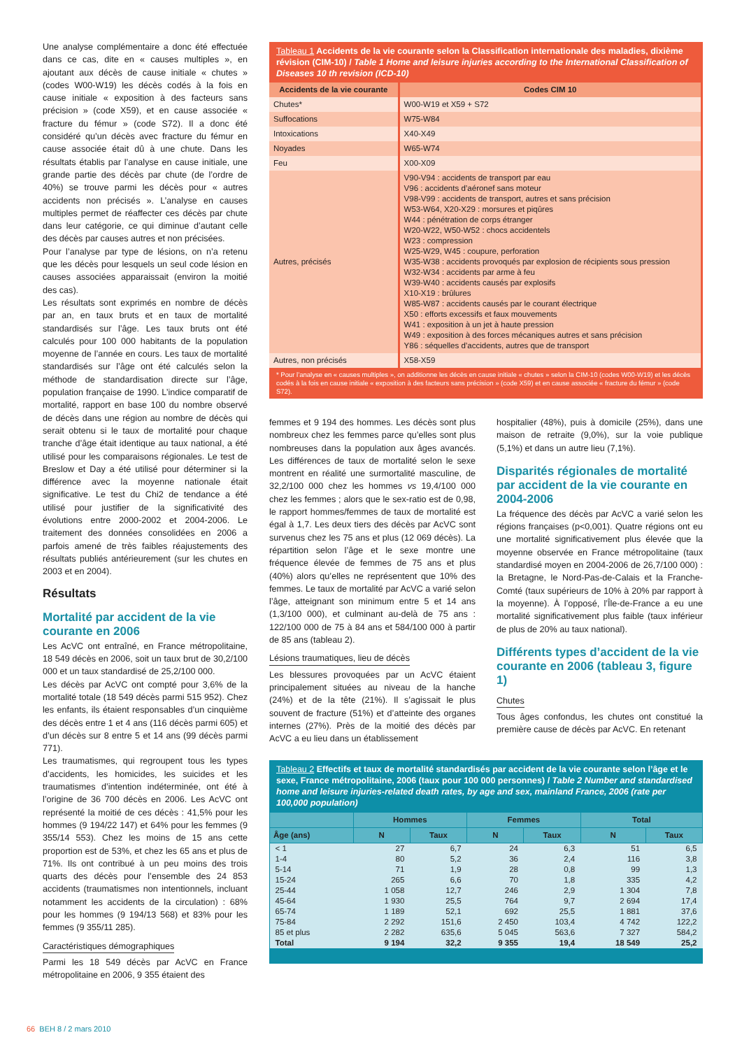Une analyse complémentaire a donc été effectuée dans ce cas, dite en « causes multiples », en ajoutant aux décès de cause initiale « chutes » (codes W00-W19) les décès codés à la fois en cause initiale « exposition à des facteurs sans précision » (code X59), et en cause associée « fracture du fémur » (code S72). Il a donc été considéré qu’un décès avec fracture du fémur en cause associée était dû à une chute. Dans les résultats établis par l’analyse en cause initiale, une grande partie des décès par chute (de l’ordre de 40%) se trouve parmi les décès pour « autres accidents non précisés ». L’analyse en causes multiples permet de réaffecter ces décès par chute dans leur catégorie, ce qui diminue d’autant celle des décès par causes autres et non précisées.
Pour l’analyse par type de lésions, on n’a retenu que les décès pour lesquels un seul code lésion en causes associées apparaissait (environ la moitié des cas).
Les résultats sont exprimés en nombre de décès par an, en taux bruts et en taux de mortalité standardisés sur l’âge. Les taux bruts ont été calculés pour 100 000 habitants de la population moyenne de l’année en cours. Les taux de mortalité standardisés sur l’âge ont été calculés selon la méthode de standardisation directe sur l’âge, population française de 1990. L’indice comparatif de mortalité, rapport en base 100 du nombre observé de décès dans une région au nombre de décès qui serait obtenu si le taux de mortalité pour chaque tranche d’âge était identique au taux national, a été utilisé pour les comparaisons régionales. Le test de Breslow et Day a été utilisé pour déterminer si la différence avec la moyenne nationale était significative. Le test du Chi2 de tendance a été utilisé pour justifier de la significativité des évolutions entre 2000-2002 et 2004-2006. Le traitement des données consolidées en 2006 a parfois amené de très faibles réajustements des résultats publiés antérieurement (sur les chutes en 2003 et en 2004).
Résultats
Mortalité par accident de la vie courante en 2006
Les AcVC ont entraîné, en France métropolitaine, 18 549 décès en 2006, soit un taux brut de 30,2/100 000 et un taux standardisé de 25,2/100 000.
Les décès par AcVC ont compté pour 3,6% de la mortalité totale (18 549 décès parmi 515 952). Chez les enfants, ils étaient responsables d’un cinquième des décès entre 1 et 4 ans (116 décès parmi 605) et d’un décès sur 8 entre 5 et 14 ans (99 décès parmi 771).
Les traumatismes, qui regroupent tous les types d’accidents, les homicides, les suicides et les traumatismes d’intention indéterminée, ont été à l’origine de 36 700 décès en 2006. Les AcVC ont représenté la moitié de ces décès : 41,5% pour les hommes (9 194/22 147) et 64% pour les femmes (9 355/14 553). Chez les moins de 15 ans cette proportion est de 53%, et chez les 65 ans et plus de 71%. Ils ont contribué à un peu moins des trois quarts des décès pour l’ensemble des 24 853 accidents (traumatismes non intentionnels, incluant notamment les accidents de la circulation) : 68% pour les hommes (9 194/13 568) et 83% pour les femmes (9 355/11 285).
Caractéristiques démographiques
Parmi les 18 549 décès par AcVC en France métropolitaine en 2006, 9 355 étaient des
Tableau 1 Accidents de la vie courante selon la Classification internationale des maladies, dixième révision (CIM-10) / Table 1 Home and leisure injuries according to the International Classification of Diseases 10 th revision (ICD-10)
| Accidents de la vie courante | Codes CIM 10 |
| --- | --- |
| Chutes* | W00-W19 et X59 + S72 |
| Suffocations | W75-W84 |
| Intoxications | X40-X49 |
| Noyades | W65-W74 |
| Feu | X00-X09 |
| Autres, précisés | V90-V94 : accidents de transport par eau V96 : accidents d’aéronef sans moteur V98-V99 : accidents de transport, autres et sans précision W53-W64, X20-X29 : morsures et piqûres W44 : pénétration de corps étranger W20-W22, W50-W52 : chocs accidentels W23 : compression W25-W29, W45 : coupure, perforation W35-W38 : accidents provoqués par explosion de récipients sous pression W32-W34 : accidents par arme à feu W39-W40 : accidents causés par explosifs X10-X19 : brûlures W85-W87 : accidents causés par le courant électrique X50 : efforts excessifs et faux mouvements W41 : exposition à un jet à haute pression W49 : exposition à des forces mécaniques autres et sans précision Y86 : séquelles d’accidents, autres que de transport |
| Autres, non précisés | X58-X59 |
* Pour l’analyse en « causes multiples », on additionne les décès en cause initiale « chutes » selon la CIM-10 (codes W00-W19) et les décès codés à la fois en cause initiale « exposition à des facteurs sans précision » (code X59) et en cause associée « fracture du fémur » (code S72).
femmes et 9 194 des hommes. Les décès sont plus nombreux chez les femmes parce qu’elles sont plus nombreuses dans la population aux âges avancés. Les différences de taux de mortalité selon le sexe montrent en réalité une surmortalité masculine, de 32,2/100 000 chez les hommes vs 19,4/100 000 chez les femmes ; alors que le sex-ratio est de 0,98, le rapport hommes/femmes de taux de mortalité est égal à 1,7. Les deux tiers des décès par AcVC sont survenus chez les 75 ans et plus (12 069 décès). La répartition selon l’âge et le sexe montre une fréquence élevée de femmes de 75 ans et plus (40%) alors qu’elles ne représentent que 10% des femmes. Le taux de mortalité par AcVC a varié selon l’âge, atteignant son minimum entre 5 et 14 ans (1,3/100 000), et culminant au-delà de 75 ans : 122/100 000 de 75 à 84 ans et 584/100 000 à partir de 85 ans (tableau 2).
Lésions traumatiques, lieu de décès
Les blessures provoquées par un AcVC étaient principalement situées au niveau de la hanche (24%) et de la tête (21%). Il s’agissait le plus souvent de fracture (51%) et d’atteinte des organes internes (27%). Près de la moitié des décès par AcVC a eu lieu dans un établissement
hospitalier (48%), puis à domicile (25%), dans une maison de retraite (9,0%), sur la voie publique (5,1%) et dans un autre lieu (7,1%).
Disparités régionales de mortalité par accident de la vie courante en 2004-2006
La fréquence des décès par AcVC a varié selon les régions françaises (p<0,001). Quatre régions ont eu une mortalité significativement plus élevée que la moyenne observée en France métropolitaine (taux standardisé moyen en 2004-2006 de 26,7/100 000) : la Bretagne, le Nord-Pas-de-Calais et la Franche-Comté (taux supérieurs de 10% à 20% par rapport à la moyenne). À l’opposé, l’Île-de-France a eu une mortalité significativement plus faible (taux inférieur de plus de 20% au taux national).
Différents types d’accident de la vie courante en 2006 (tableau 3, figure 1)
Chutes
Tous âges confondus, les chutes ont constitué la première cause de décès par AcVC. En retenant
Tableau 2 Effectifs et taux de mortalité standardisés par accident de la vie courante selon l’âge et le sexe, France métropolitaine, 2006 (taux pour 100 000 personnes) / Table 2 Number and standardised home and leisure injuries-related death rates, by age and sex, mainland France, 2006 (rate per 100,000 population)
| | Hommes | | Femmes | | Total | |
| --- | --- | --- | --- | --- | --- | --- |
| Âge (ans) | N | Taux | N | Taux | N | Taux |
| < 1 | 27 | 6,7 | 24 | 6,3 | 51 | 6,5 |
| 1-4 | 80 | 5,2 | 36 | 2,4 | 116 | 3,8 |
| 5-14 | 71 | 1,9 | 28 | 0,8 | 99 | 1,3 |
| 15-24 | 265 | 6,6 | 70 | 1,8 | 335 | 4,2 |
| 25-44 | 1 058 | 12,7 | 246 | 2,9 | 1 304 | 7,8 |
| 45-64 | 1 930 | 25,5 | 764 | 9,7 | 2 694 | 17,4 |
| 65-74 | 1 189 | 52,1 | 692 | 25,5 | 1 881 | 37,6 |
| 75-84 | 2 292 | 151,6 | 2 450 | 103,4 | 4 742 | 122,2 |
| 85 et plus | 2 282 | 635,6 | 5 045 | 563,6 | 7 327 | 584,2 |
| Total | 9 194 | 32,2 | 9 355 | 19,4 | 18 549 | 25,2 |
66 BEH 8 / 2 mars 2010